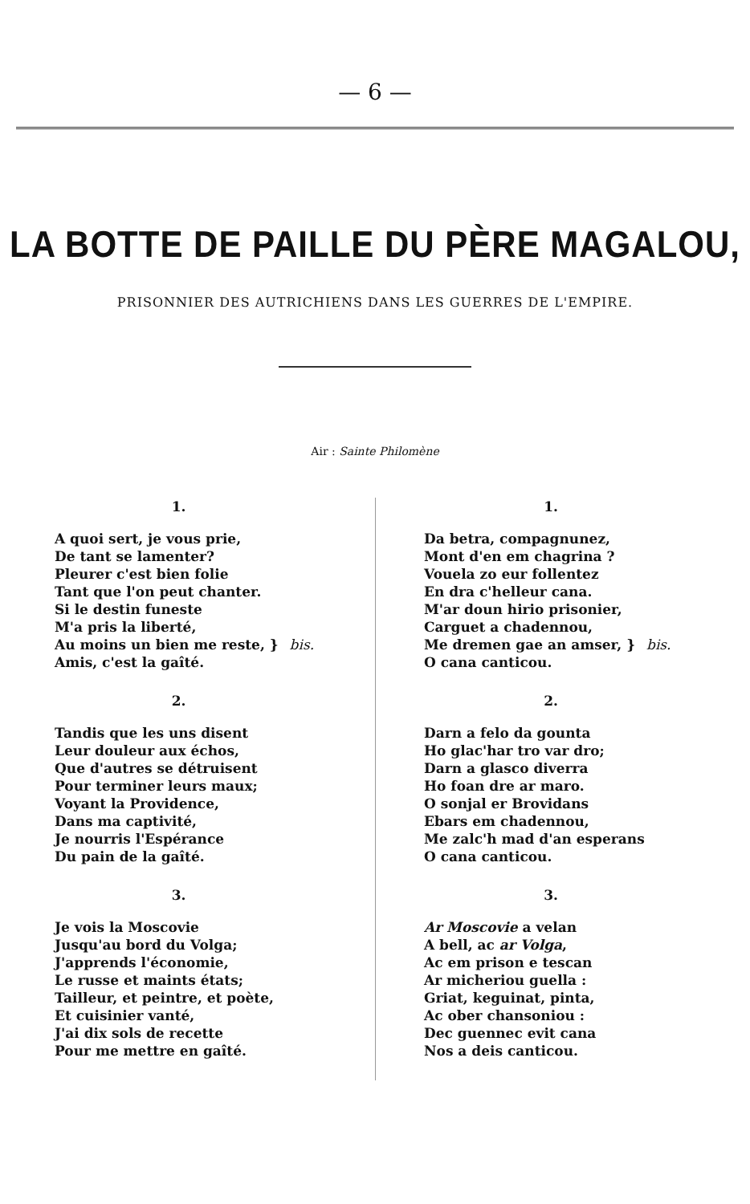— 6 —
LA BOTTE DE PAILLE DU PÈRE MAGALOU,
PRISONNIER DES AUTRICHIENS DANS LES GUERRES DE L'EMPIRE.
Air : Sainte Philomène
1.
A quoi sert, je vous prie,
De tant se lamenter?
Pleurer c'est bien folie
Tant que l'on peut chanter.
Si le destin funeste
M'a pris la liberté,
Au moins un bien me reste, } bis.
Amis, c'est la gaîté.
2.
Tandis que les uns disent
Leur douleur aux échos,
Que d'autres se détruisent
Pour terminer leurs maux;
Voyant la Providence,
Dans ma captivité,
Je nourris l'Espérance
Du pain de la gaîté.
3.
Je vois la Moscovie
Jusqu'au bord du Volga;
J'apprends l'économie,
Le russe et maints états;
Tailleur, et peintre, et poète,
Et cuisinier vanté,
J'ai dix sols de recette
Pour me mettre en gaîté.
1.
Da betra, compagnunez,
Mont d'en em chagrina ?
Vouela zo eur follentez
En dra c'helleur cana.
M'ar doun hirio prisonier,
Carguet a chadennou,
Me dremen gae an amser, } bis.
O cana canticou.
2.
Darn a felo da gounta
Ho glac'har tro var dro;
Darn a glasco diverra
Ho foan dre ar maro.
O sonjal er Brovidans
Ebars em chadennou,
Me zalc'h mad d'an esperans
O cana canticou.
3.
Ar Moscovie a velan
A bell, ac ar Volga,
Ac em prison e tescan
Ar micheriou guella :
Griat, keguinat, pinta,
Ac ober chansoniou :
Dec guennec evit cana
Nos a deis canticou.